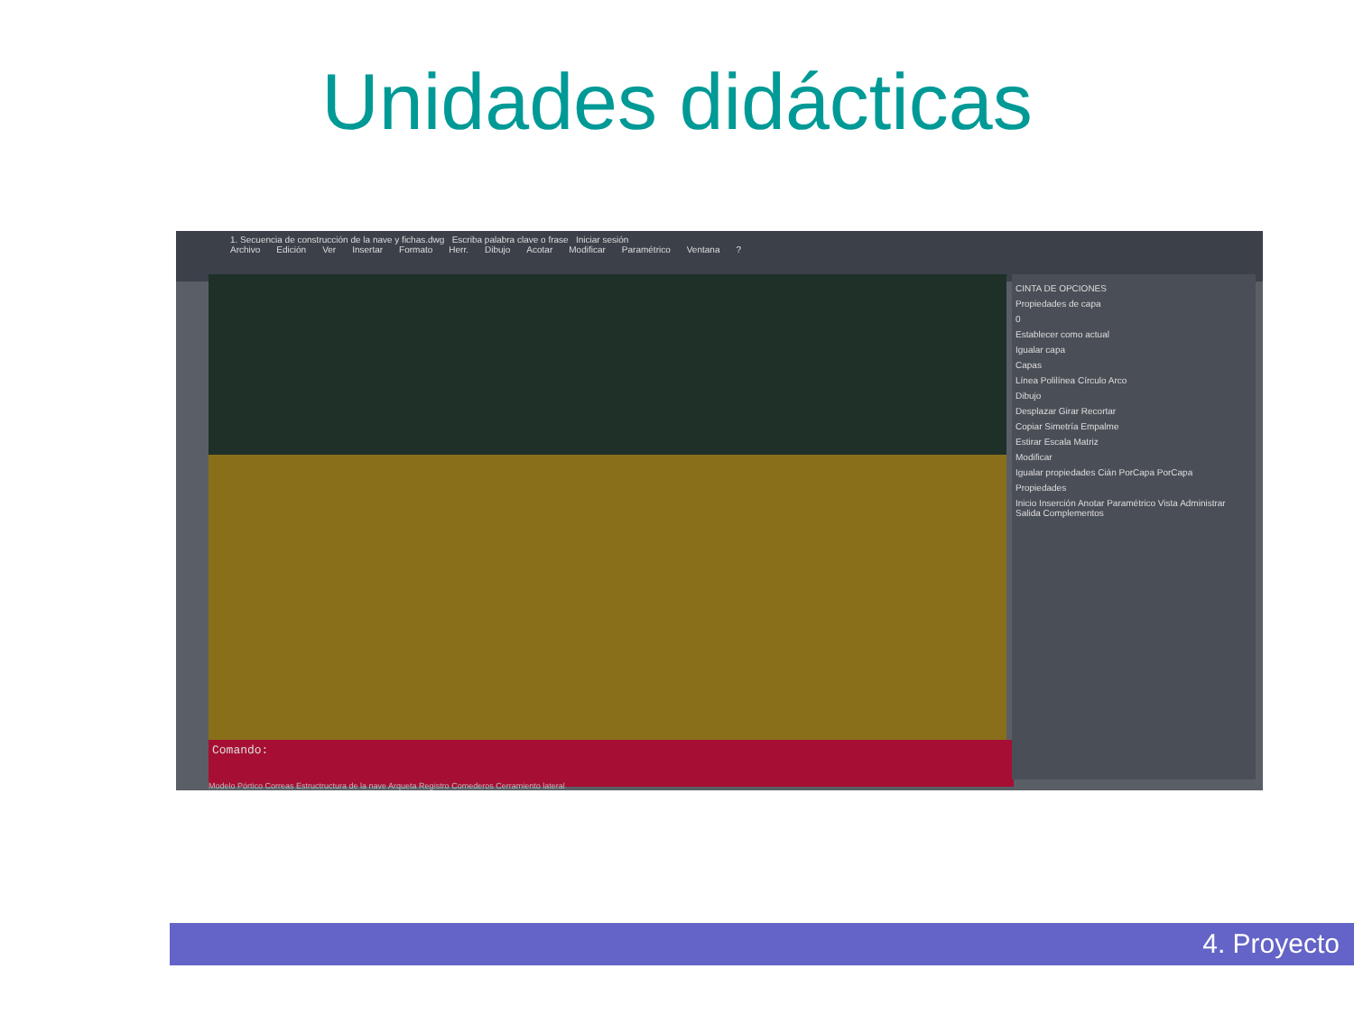Unidades didácticas
1. Secuencia de construcción de la nave y fichas.dwg Escriba palabra clave o frase Iniciar sesión
Archivo Edición Ver Insertar Formato Herr. Dibujo Acotar Modificar Paramétrico Ventana?
Comando:
CINTA DE OPCIONES
Propiedades de capa
0
Establecer como actual
Igualar capa
Capas
Línea Polilínea Círculo Arco
Dibujo
Desplazar Girar Recortar
Copiar Simetría Empalme
Estirar Escala Matriz
Modificar
Igualar propiedades Cián PorCapa PorCapa
Propiedades
Inicio Inserción Anotar Paramétrico Vista Administrar Salida Complementos
Modelo Pórtico Correas Estructructura de la nave Arqueta Registro Comederos Cerramiento lateral
4. Proyecto